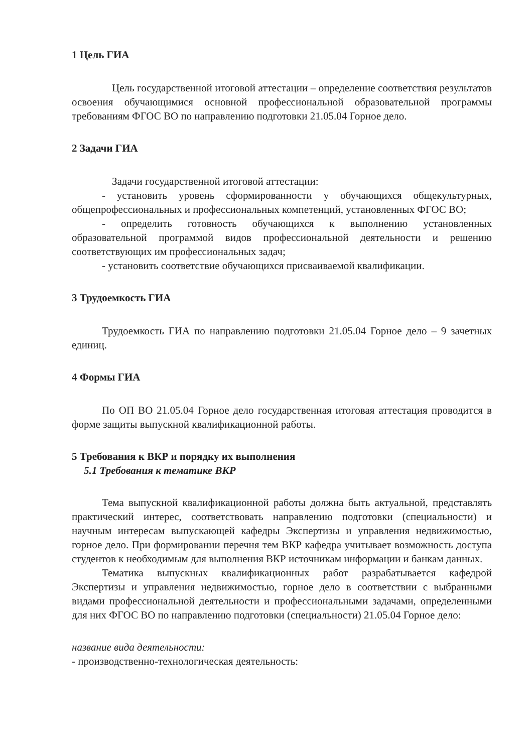1 Цель ГИА
Цель государственной итоговой аттестации – определение соответствия результатов освоения обучающимися основной профессиональной образовательной программы требованиям ФГОС ВО по направлению подготовки 21.05.04 Горное дело.
2 Задачи ГИА
Задачи государственной итоговой аттестации:
- установить уровень сформированности у обучающихся общекультурных, общепрофессиональных и профессиональных компетенций, установленных ФГОС ВО;
- определить готовность обучающихся к выполнению установленных образовательной программой видов профессиональной деятельности и решению соответствующих им профессиональных задач;
- установить соответствие обучающихся присваиваемой квалификации.
3 Трудоемкость ГИА
Трудоемкость ГИА по направлению подготовки 21.05.04 Горное дело – 9 зачетных единиц.
4 Формы ГИА
По ОП ВО 21.05.04 Горное дело государственная итоговая аттестация проводится в форме защиты выпускной квалификационной работы.
5 Требования к ВКР и порядку их выполнения
5.1 Требования к тематике ВКР
Тема выпускной квалификационной работы должна быть актуальной, представлять практический интерес, соответствовать направлению подготовки (специальности) и научным интересам выпускающей кафедры Экспертизы и управления недвижимостью, горное дело. При формировании перечня тем ВКР кафедра учитывает возможность доступа студентов к необходимым для выполнения ВКР источникам информации и банкам данных.
Тематика выпускных квалификационных работ разрабатывается кафедрой Экспертизы и управления недвижимостью, горное дело в соответствии с выбранными видами профессиональной деятельности и профессиональными задачами, определенными для них ФГОС ВО по направлению подготовки (специальности) 21.05.04 Горное дело:
название вида деятельности:
- производственно-технологическая деятельность: